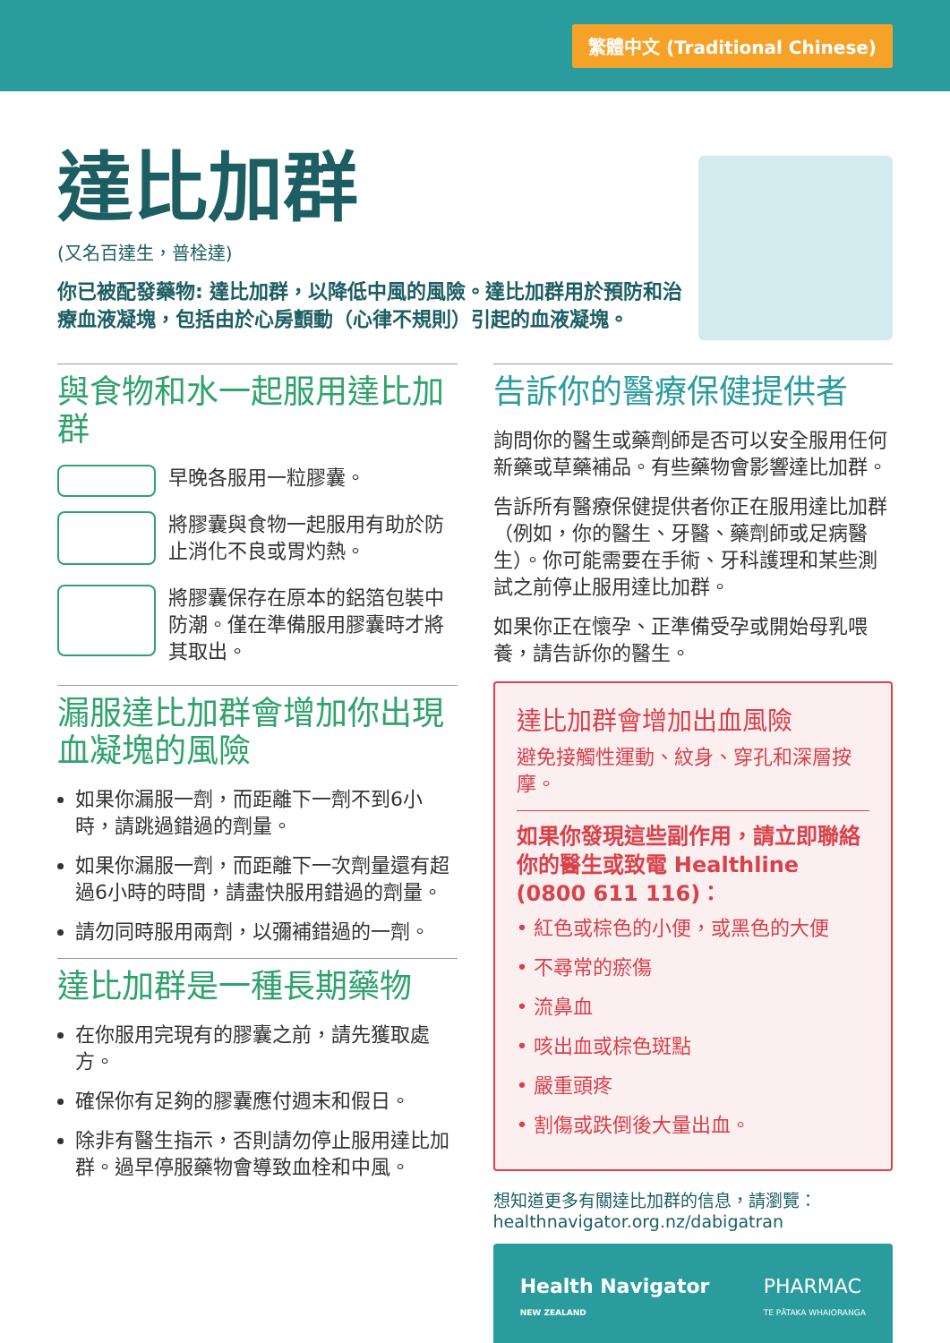繁體中文 (Traditional Chinese)
達比加群
(又名百達生，普栓達)
你已被配發藥物: 達比加群，以降低中風的風險。達比加群用於預防和治療血液凝塊，包括由於心房顫動（心律不規則）引起的血液凝塊。
與食物和水一起服用達比加群
早晚各服用一粒膠囊。
將膠囊與食物一起服用有助於防止消化不良或胃灼熱。
將膠囊保存在原本的鋁箔包裝中防潮。僅在準備服用膠囊時才將其取出。
漏服達比加群會增加你出現血凝塊的風險
如果你漏服一劑，而距離下一劑不到6小時，請跳過錯過的劑量。
如果你漏服一劑，而距離下一次劑量還有超過6小時的時間，請盡快服用錯過的劑量。
請勿同時服用兩劑，以彌補錯過的一劑。
達比加群是一種長期藥物
在你服用完現有的膠囊之前，請先獲取處方。
確保你有足夠的膠囊應付週末和假日。
除非有醫生指示，否則請勿停止服用達比加群。過早停服藥物會導致血栓和中風。
告訴你的醫療保健提供者
詢問你的醫生或藥劑師是否可以安全服用任何新藥或草藥補品。有些藥物會影響達比加群。
告訴所有醫療保健提供者你正在服用達比加群（例如，你的醫生、牙醫、藥劑師或足病醫生）。你可能需要在手術、牙科護理和某些測試之前停止服用達比加群。
如果你正在懷孕、正準備受孕或開始母乳喂養，請告訴你的醫生。
達比加群會增加出血風險
避免接觸性運動、紋身、穿孔和深層按摩。
如果你發現這些副作用，請立即聯絡你的醫生或致電 Healthline (0800 611 116)：
• 紅色或棕色的小便，或黑色的大便
• 不尋常的瘀傷
• 流鼻血
• 咳出血或棕色斑點
• 嚴重頭疼
• 割傷或跌倒後大量出血。
想知道更多有關達比加群的信息，請瀏覽：
healthnavigator.org.nz/dabigatran
Health Navigator
NEW ZEALAND PHARMAC
TE PĀTAKA WHAIORANGA